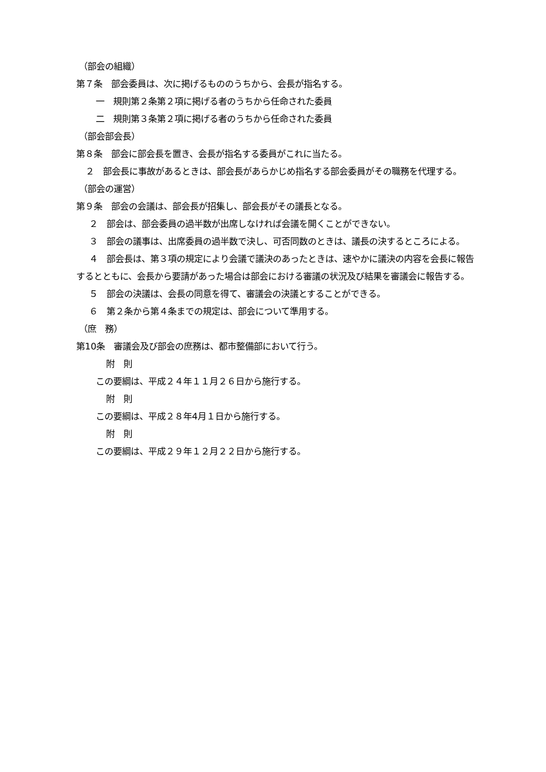（部会の組織）
第７条　部会委員は、次に掲げるもののうちから、会長が指名する。
一　規則第２条第２項に掲げる者のうちから任命された委員
二　規則第３条第２項に掲げる者のうちから任命された委員
（部会部会長）
第８条　部会に部会長を置き、会長が指名する委員がこれに当たる。
２　部会長に事故があるときは、部会長があらかじめ指名する部会委員がその職務を代理する。
（部会の運営）
第９条　部会の会議は、部会長が招集し、部会長がその議長となる。
２　部会は、部会委員の過半数が出席しなければ会議を開くことができない。
３　部会の議事は、出席委員の過半数で決し、可否同数のときは、議長の決するところによる。
４　部会長は、第３項の規定により会議で議決のあったときは、速やかに議決の内容を会長に報告するとともに、会長から要請があった場合は部会における審議の状況及び結果を審議会に報告する。
５　部会の決議は、会長の同意を得て、審議会の決議とすることができる。
６　第２条から第４条までの規定は、部会について準用する。
（庶　務）
第10条　審議会及び部会の庶務は、都市整備部において行う。
附　則
この要綱は、平成２４年１１月２６日から施行する。
附　則
この要綱は、平成２８年4月１日から施行する。
附　則
この要綱は、平成２９年１２月２２日から施行する。